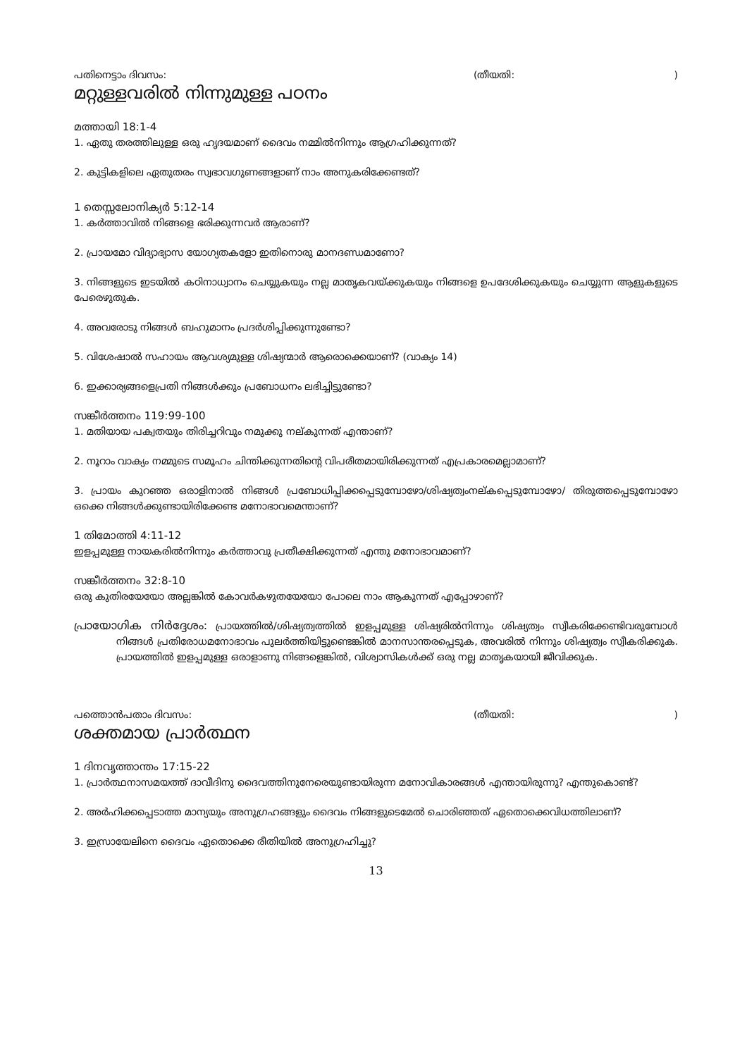പതിനെട്ടാം ദിവസം: (തീയതി:)
മറ്റുള്ളവരിൽ നിന്നുമുള്ള പഠനം
മത്തായി 18:1-4
1. ഏതു തരത്തിലുള്ള ഒരു ഹൃദയമാണ് ദൈവം നമ്മിൽനിന്നും ആഗ്രഹിക്കുന്നത്?
2. കുട്ടികളിലെ ഏതുതരം സ്വഭാവഗുണങ്ങളാണ് നാം അനുകരിക്കേണ്ടത്?
1 തെസ്സലോനിക്യർ 5:12-14
1. കർത്താവിൽ നിങ്ങളെ ഭരിക്കുന്നവർ ആരാണ്?
2. പ്രായമോ വിദ്യാഭ്യാസ യോഗ്യതകളോ ഇതിനൊരു മാനദണ്ഡമാണോ?
3. നിങ്ങളുടെ ഇടയിൽ കഠിനാധ്വാനം ചെയ്യുകയും നല്ല മാതൃകവയ്ക്കുകയും നിങ്ങളെ ഉപദേശിക്കുകയും ചെയ്യുന്ന ആളുകളുടെ പേരെഴുതുക.
4. അവരോടു നിങ്ങൾ ബഹുമാനം പ്രദർശിപ്പിക്കുന്നുണ്ടോ?
5. വിശേഷാൽ സഹായം ആവശ്യമുള്ള ശിഷ്യന്മാർ ആരൊക്കെയാണ്? (വാക്യം 14)
6. ഇക്കാര്യങ്ങളെപ്രതി നിങ്ങൾക്കും പ്രബോധനം ലഭിച്ചിട്ടുണ്ടോ?
സങ്കീർത്തനം 119:99-100
1. മതിയായ പക്വതയും തിരിച്ചറിവും നമുക്കു നല്കുന്നത് എന്താണ്?
2. നൂറാം വാക്യം നമ്മുടെ സമൂഹം ചിന്തിക്കുന്നതിന്റെ വിപരീതമായിരിക്കുന്നത് എപ്രകാരമെല്ലാമാണ്?
3. പ്രായം കുറഞ്ഞ ഒരാളിനാൽ നിങ്ങൾ പ്രബോധിപ്പിക്കപ്പെടുമ്പോഴോ/ശിഷ്യത്വംനല്കപ്പെടുമ്പോഴോ/ തിരുത്തപ്പെടുമ്പോഴോ ഒക്കെ നിങ്ങൾക്കുണ്ടായിരിക്കേണ്ട മനോഭാവമെന്താണ്?
1 തിമോത്തി 4:11-12
ഇളപ്പമുള്ള നായകരിൽനിന്നും കർത്താവു പ്രതീക്ഷിക്കുന്നത് എന്തു മനോഭാവമാണ്?
സങ്കീർത്തനം 32:8-10
ഒരു കുതിരയേയോ അല്ലങ്കിൽ കോവർകഴുതയേയോ പോലെ നാം ആകുന്നത് എപ്പോഴാണ്?
പ്രായോഗിക നിർദ്ദേശം: പ്രായത്തിൽ/ശിഷ്യത്വത്തിൽ ഇളപ്പമുള്ള ശിഷ്യരിൽനിന്നും ശിഷ്യത്വം സ്വീകരിക്കേണ്ടിവരുമ്പോൾ നിങ്ങൾ പ്രതിരോധമനോഭാവം പുലർത്തിയിട്ടുണ്ടെങ്കിൽ മാനസാന്തരപ്പെടുക, അവരിൽ നിന്നും ശിഷ്യത്വം സ്വീകരിക്കുക. പ്രായത്തിൽ ഇളപ്പമുള്ള ഒരാളാണു നിങ്ങളെങ്കിൽ, വിശ്വാസികൾക്ക് ഒരു നല്ല മാതൃകയായി ജീവിക്കുക.
പത്തൊൻപതാം ദിവസം: (തീയതി:)
ശക്തമായ പ്രാർത്ഥന
1 ദിനവൃത്താന്തം 17:15-22
1. പ്രാർത്ഥനാസമയത്ത് ദാവീദിനു ദൈവത്തിനുനേരെയുണ്ടായിരുന്ന മനോവികാരങ്ങൾ എന്തായിരുന്നു? എന്തുകൊണ്ട്?
2. അർഹിക്കപ്പെടാത്ത മാന്യയും അനുഗ്രഹങ്ങളും ദൈവം നിങ്ങളുടെമേൽ ചൊരിഞ്ഞത് ഏതൊക്കെവിധത്തിലാണ്?
3. ഇസ്രായേലിനെ ദൈവം ഏതൊക്കെ രീതിയിൽ അനുഗ്രഹിച്ചു?
13